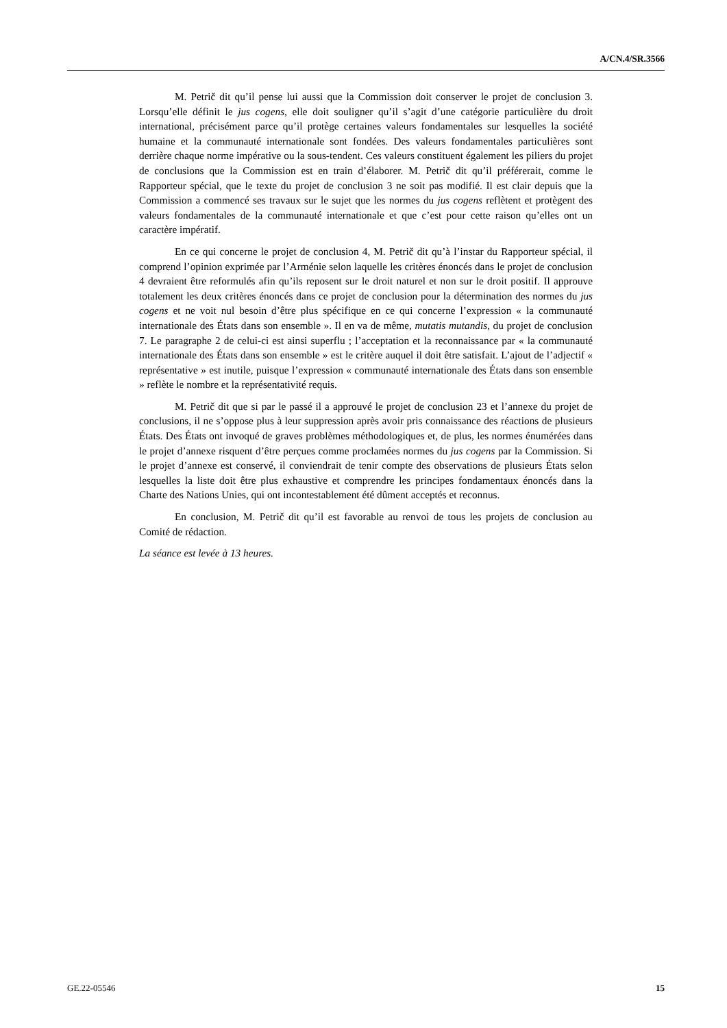A/CN.4/SR.3566
M. Petrič dit qu’il pense lui aussi que la Commission doit conserver le projet de conclusion 3. Lorsqu’elle définit le jus cogens, elle doit souligner qu’il s’agit d’une catégorie particulière du droit international, précisément parce qu’il protège certaines valeurs fondamentales sur lesquelles la société humaine et la communauté internationale sont fondées. Des valeurs fondamentales particulières sont derrière chaque norme impérative ou la sous-tendent. Ces valeurs constituent également les piliers du projet de conclusions que la Commission est en train d’élaborer. M. Petrič dit qu’il préférerait, comme le Rapporteur spécial, que le texte du projet de conclusion 3 ne soit pas modifié. Il est clair depuis que la Commission a commencé ses travaux sur le sujet que les normes du jus cogens reflètent et protègent des valeurs fondamentales de la communauté internationale et que c’est pour cette raison qu’elles ont un caractère impératif.
En ce qui concerne le projet de conclusion 4, M. Petrič dit qu’à l’instar du Rapporteur spécial, il comprend l’opinion exprimée par l’Arménie selon laquelle les critères énoncés dans le projet de conclusion 4 devraient être reformulés afin qu’ils reposent sur le droit naturel et non sur le droit positif. Il approuve totalement les deux critères énoncés dans ce projet de conclusion pour la détermination des normes du jus cogens et ne voit nul besoin d’être plus spécifique en ce qui concerne l’expression « la communauté internationale des États dans son ensemble ». Il en va de même, mutatis mutandis, du projet de conclusion 7. Le paragraphe 2 de celui-ci est ainsi superflu ; l’acceptation et la reconnaissance par « la communauté internationale des États dans son ensemble » est le critère auquel il doit être satisfait. L’ajout de l’adjectif « représentative » est inutile, puisque l’expression « communauté internationale des États dans son ensemble » reflète le nombre et la représentativité requis.
M. Petrič dit que si par le passé il a approuvé le projet de conclusion 23 et l’annexe du projet de conclusions, il ne s’oppose plus à leur suppression après avoir pris connaissance des réactions de plusieurs États. Des États ont invoqué de graves problèmes méthodologiques et, de plus, les normes énumérées dans le projet d’annexe risquent d’être perçues comme proclamées normes du jus cogens par la Commission. Si le projet d’annexe est conservé, il conviendrait de tenir compte des observations de plusieurs États selon lesquelles la liste doit être plus exhaustive et comprendre les principes fondamentaux énoncés dans la Charte des Nations Unies, qui ont incontestablement été dûment acceptés et reconnus.
En conclusion, M. Petrič dit qu’il est favorable au renvoi de tous les projets de conclusion au Comité de rédaction.
La séance est levée à 13 heures.
GE.22-05546 15